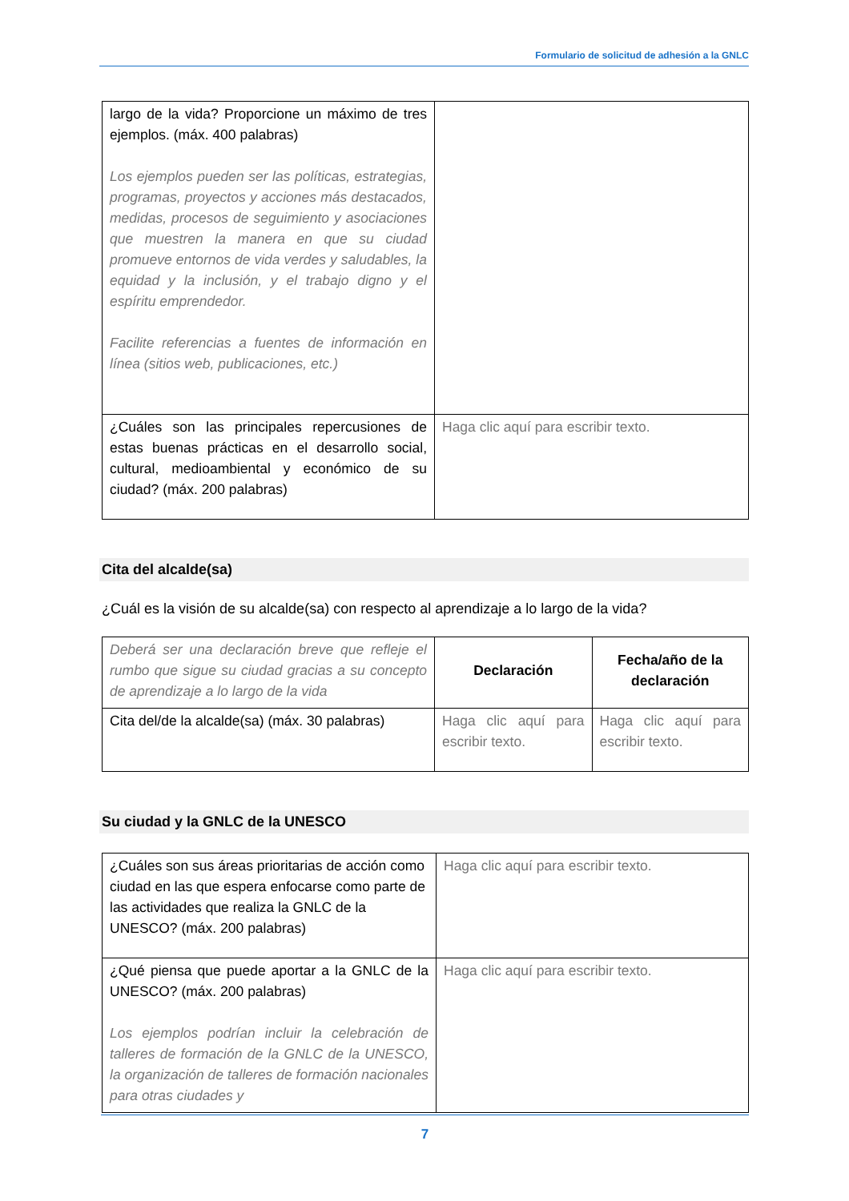Formulario de solicitud de adhesión a la GNLC
| largo de la vida? Proporcione un máximo de tres ejemplos. (máx. 400 palabras) Los ejemplos pueden ser las políticas, estrategias, programas, proyectos y acciones más destacados, medidas, procesos de seguimiento y asociaciones que muestren la manera en que su ciudad promueve entornos de vida verdes y saludables, la equidad y la inclusión, y el trabajo digno y el espíritu emprendedor. Facilite referencias a fuentes de información en línea (sitios web, publicaciones, etc.) | |
| ¿Cuáles son las principales repercusiones de estas buenas prácticas en el desarrollo social, cultural, medioambiental y económico de su ciudad? (máx. 200 palabras) | Haga clic aquí para escribir texto. |
Cita del alcalde(sa)
¿Cuál es la visión de su alcalde(sa) con respecto al aprendizaje a lo largo de la vida?
| Deberá ser una declaración breve que refleje el rumbo que sigue su ciudad gracias a su concepto de aprendizaje a lo largo de la vida | Declaración | Fecha/año de la declaración |
| Cita del/de la alcalde(sa) (máx. 30 palabras) | Haga clic aquí para escribir texto. | Haga clic aquí para escribir texto. |
Su ciudad y la GNLC de la UNESCO
| ¿Cuáles son sus áreas prioritarias de acción como ciudad en las que espera enfocarse como parte de las actividades que realiza la GNLC de la UNESCO? (máx. 200 palabras) | Haga clic aquí para escribir texto. |
| ¿Qué piensa que puede aportar a la GNLC de la UNESCO? (máx. 200 palabras) Los ejemplos podrían incluir la celebración de talleres de formación de la GNLC de la UNESCO, la organización de talleres de formación nacionales para otras ciudades y | Haga clic aquí para escribir texto. |
7